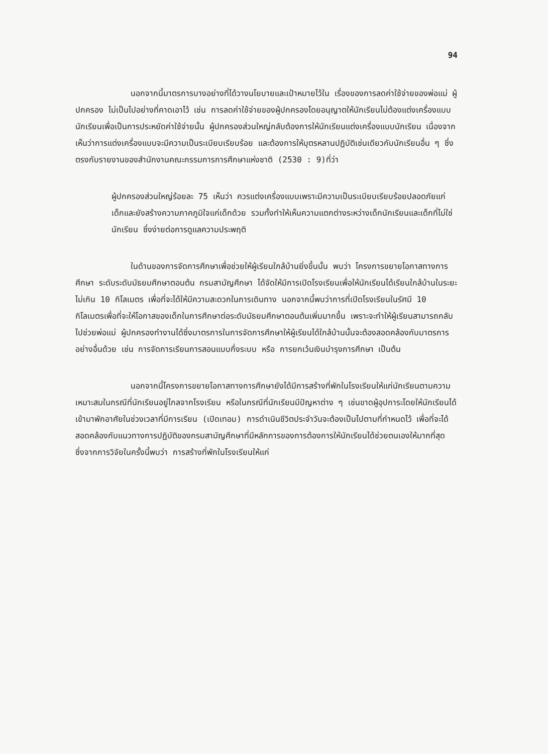94
นอกจากนี้มาตรการบางอย่างที่ได้วางนโยบายและเป้าหมายไว้ใน เรื่องของการลดค่าใช้จ่ายของพ่อแม่ ผู้ปกครอง ไม่เป็นไปอย่างที่คาดเอาไว้ เช่น การลดค่าใช้จ่ายของผู้ปกครองโดยอนุญาตให้นักเรียนไม่ต้องแต่งเครื่องแบบนักเรียนเพื่อเป็นการประหยัดค่าใช้จ่ายนั้น ผู้ปกครองส่วนใหญ่กลับต้องการให้นักเรียนแต่งเครื่องแบบนักเรียน เนื่องจากเห็นว่าการแต่งเครื่องแบบจะมีความเป็นระเบียบเรียบร้อย และต้องการให้บุตรหลานปฏิบัติเช่นเดียวกับนักเรียนอื่น ๆ ซึ่งตรงกับรายงานของสำนักงานคณะกรรมการการศึกษาแห่งชาติ (2530 : 9)ที่ว่า
ผู้ปกครองส่วนใหญ่ร้อยละ 75 เห็นว่า ควรแต่งเครื่องแบบเพราะมีความเป็นระเบียบเรียบร้อยปลอดภัยแก่เด็กและยังสร้างความภาคภูมิใจแก่เด็กด้วย รวมทั้งทำให้เห็นความแตกต่างระหว่างเด็กนักเรียนและเด็กที่ไม่ใช่นักเรียน ซึ่งง่ายต่อการดูแลความประพฤติ
ในด้านของการจัดการศึกษาเพื่อช่วยให้ผู้เรียนใกล้บ้านยิ่งขึ้นนั้น พบว่า โครงการขยายโอกาสทางการศึกษา ระดับระดับมัธยมศึกษาตอนต้น กรมสามัญศึกษา ได้จัดให้มีการเปิดโรงเรียนเพื่อให้นักเรียนได้เรียนใกล้บ้านในระยะไม่เกิน 10 กิโลเมตร เพื่อที่จะได้ให้มีความสะดวกในการเดินทาง นอกจากนี้พบว่าการที่เปิดโรงเรียนในรัศมี 10 กิโลเมตรเพื่อที่จะให้โอกาสของเด็กในการศึกษาต่อระดับมัธยมศึกษาตอนต้นเพิ่มมากขึ้น เพราะจะทำให้ผู้เรียนสามารถกลับไปช่วยพ่อแม่ ผู้ปกครองทำงานได้ซึ่งมาตรการในการจัดการศึกษาให้ผู้เรียนได้ใกล้บ้านนั้นจะต้องสอดคล้องกับมาตรการอย่างอื่นด้วย เช่น การจัดการเรียนการสอนแบบกึ่งระบบ หรือ การยกเว้นเงินบำรุงการศึกษา เป็นต้น
นอกจากนี้โครงการขยายโอกาสทางการศึกษายังได้มีการสร้างที่พักในโรงเรียนให้แก่นักเรียนตามความเหมาะสมในกรณีที่นักเรียนอยู่ไกลจากโรงเรียน หรือในกรณีที่นักเรียนมีปัญหาต่าง ๆ เช่นขาดผู้อุปการะโดยให้นักเรียนได้เข้ามาพักอาศัยในช่วงเวลาที่มีการเรียน (เปิดเทอม) การดำเนินชีวิตประจำวันจะต้องเป็นไปตามที่กำหนดไว้ เพื่อที่จะได้สอดคล้องกับแนวทางการปฏิบัติของกรมสามัญศึกษาที่มีหลักการของการต้องการให้นักเรียนได้ช่วยตนเองให้มากที่สุด ซึ่งจากการวิจัยในครั้งนี้พบว่า การสร้างที่พักในโรงเรียนให้แก่